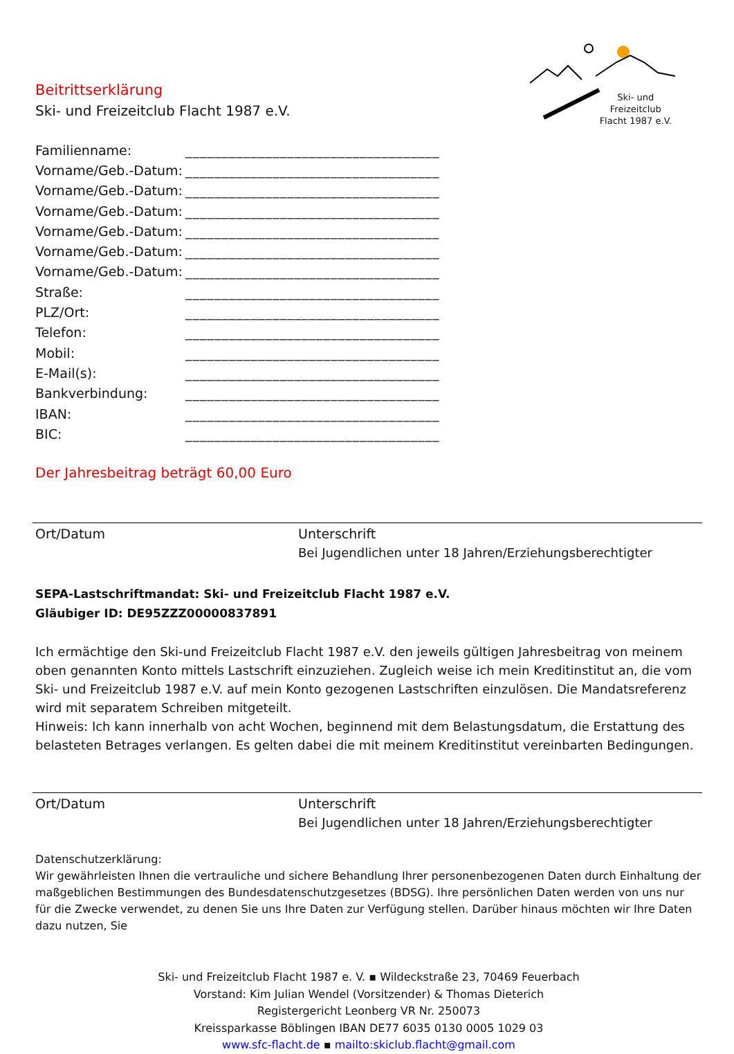Ski- und
Freizeitclub
Flacht 1987 e.V.
Beitrittserklärung
Ski- und Freizeitclub Flacht 1987 e.V.
| Familienname: | ___________________________________ |
| Vorname/Geb.-Datum: | ___________________________________ |
| Vorname/Geb.-Datum: | ___________________________________ |
| Vorname/Geb.-Datum: | ___________________________________ |
| Vorname/Geb.-Datum: | ___________________________________ |
| Vorname/Geb.-Datum: | ___________________________________ |
| Vorname/Geb.-Datum: | ___________________________________ |
| Straße: | ___________________________________ |
| PLZ/Ort: | ___________________________________ |
| Telefon: | ___________________________________ |
| Mobil: | ___________________________________ |
| E-Mail(s): | ___________________________________ |
| Bankverbindung: | ___________________________________ |
| IBAN: | ___________________________________ |
| BIC: | ___________________________________ |
Der Jahresbeitrag beträgt 60,00 Euro
Ort/Datum Unterschrift
Bei Jugendlichen unter 18 Jahren/Erziehungsberechtigter
SEPA-Lastschriftmandat: Ski- und Freizeitclub Flacht 1987 e.V.
Gläubiger ID: DE95ZZZ00000837891
Ich ermächtige den Ski-und Freizeitclub Flacht 1987 e.V. den jeweils gültigen Jahresbeitrag von meinem oben genannten Konto mittels Lastschrift einzuziehen. Zugleich weise ich mein Kreditinstitut an, die vom Ski- und Freizeitclub 1987 e.V. auf mein Konto gezogenen Lastschriften einzulösen. Die Mandatsreferenz wird mit separatem Schreiben mitgeteilt.
Hinweis: Ich kann innerhalb von acht Wochen, beginnend mit dem Belastungsdatum, die Erstattung des belasteten Betrages verlangen. Es gelten dabei die mit meinem Kreditinstitut vereinbarten Bedingungen.
Ort/Datum Unterschrift
Bei Jugendlichen unter 18 Jahren/Erziehungsberechtigter
Datenschutzerklärung:
Wir gewährleisten Ihnen die vertrauliche und sichere Behandlung Ihrer personenbezogenen Daten durch Einhaltung der maßgeblichen Bestimmungen des Bundesdatenschutzgesetzes (BDSG). Ihre persönlichen Daten werden von uns nur für die Zwecke verwendet, zu denen Sie uns Ihre Daten zur Verfügung stellen. Darüber hinaus möchten wir Ihre Daten dazu nutzen, Sie
Ski- und Freizeitclub Flacht 1987 e. V. ▪ Wildeckstraße 23, 70469 Feuerbach
Vorstand: Kim Julian Wendel (Vorsitzender) & Thomas Dieterich
Registergericht Leonberg VR Nr. 250073
Kreissparkasse Böblingen IBAN DE77 6035 0130 0005 1029 03
www.sfc-flacht.de ▪ mailto:skiclub.flacht@gmail.com